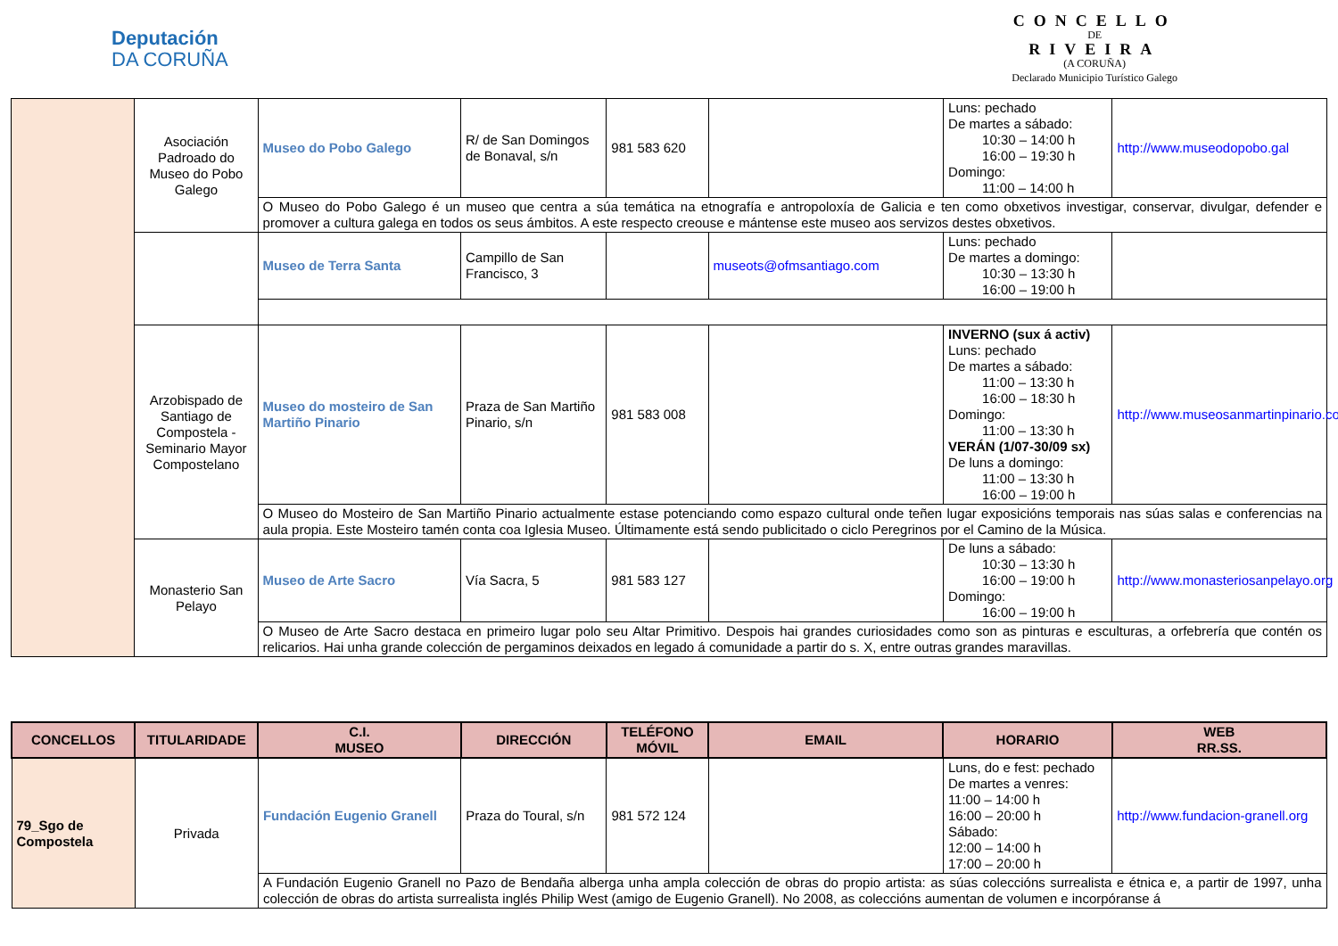Deputación
DA CORUÑA
CONCELLO
DE
RIVEIRA
(A CORUÑA)
Declarado Municipio Turístico Galego
| | Asociación Padroado do Museo do Pobo Galego | Museo do Pobo Galego | R/ de San Domingos de Bonaval, s/n | 981 583 620 | | Luns: pechado De martes a sábado: 10:30 – 14:00 h 16:00 – 19:30 h Domingo: 11:00 – 14:00 h | http://www.museodopobo.gal |
| | | O Museo do Pobo Galego é un museo que centra a súa temática na etnografía e antropoloxía de Galicia e ten como obxetivos investigar, conservar, divulgar, defender e promover a cultura galega en todos os seus ámbitos. A este respecto creouse e mántense este museo aos servizos destes obxetivos. | | | | | |
| | | Museo de Terra Santa | Campillo de San Francisco, 3 | | museots@ofmsantiago.com | Luns: pechado De martes a domingo: 10:30 – 13:30 h 16:00 – 19:00 h | |
| | Arzobispado de Santiago de Compostela - Seminario Mayor Compostelano | Museo do mosteiro de San Martiño Pinario | Praza de San Martiño Pinario, s/n | 981 583 008 | | INVERNO (sux á activ) Luns: pechado De martes a sábado: 11:00 – 13:30 h 16:00 – 18:30 h Domingo: 11:00 – 13:30 h VERÁN (1/07-30/09 sx) De luns a domingo: 11:00 – 13:30 h 16:00 – 19:00 h | http://www.museosanmartinpinario.com |
| | | O Museo do Mosteiro de San Martiño Pinario actualmente estase potenciando como espazo cultural onde teñen lugar exposicións temporais nas súas salas e conferencias na aula propia. Este Mosteiro tamén conta coa Iglesia Museo. Últimamente está sendo publicitado o ciclo Peregrinos por el Camino de la Música. | | | | | |
| | Monasterio San Pelayo | Museo de Arte Sacro | Vía Sacra, 5 | 981 583 127 | | De luns a sábado: 10:30 – 13:30 h 16:00 – 19:00 h Domingo: 16:00 – 19:00 h | http://www.monasteriosanpelayo.org |
| | | O Museo de Arte Sacro destaca en primeiro lugar polo seu Altar Primitivo. Despois hai grandes curiosidades como son as pinturas e esculturas, a orfebrería que contén os relicarios. Hai unha grande colección de pergaminos deixados en legado á comunidade a partir do s. X, entre outras grandes maravillas. | | | | | |
| CONCELLOS | TITULARIDADE | C.I. MUSEO | DIRECCIÓN | TELÉFONO MÓVIL | EMAIL | HORARIO | WEB RR.SS. |
| --- | --- | --- | --- | --- | --- | --- | --- |
| 79_Sgo de Compostela | Privada | Fundación Eugenio Granell | Praza do Toural, s/n | 981 572 124 | | Luns, do e fest: pechado De martes a venres: 11:00 – 14:00 h 16:00 – 20:00 h Sábado: 12:00 – 14:00 h 17:00 – 20:00 h | http://www.fundacion-granell.org |
| | | A Fundación Eugenio Granell no Pazo de Bendaña alberga unha ampla colección de obras do propio artista: as súas coleccións surrealista e étnica e, a partir de 1997, unha colección de obras do artista surrealista inglés Philip West (amigo de Eugenio Granell). No 2008, as coleccións aumentan de volumen e incorpóranse á | | | | | |